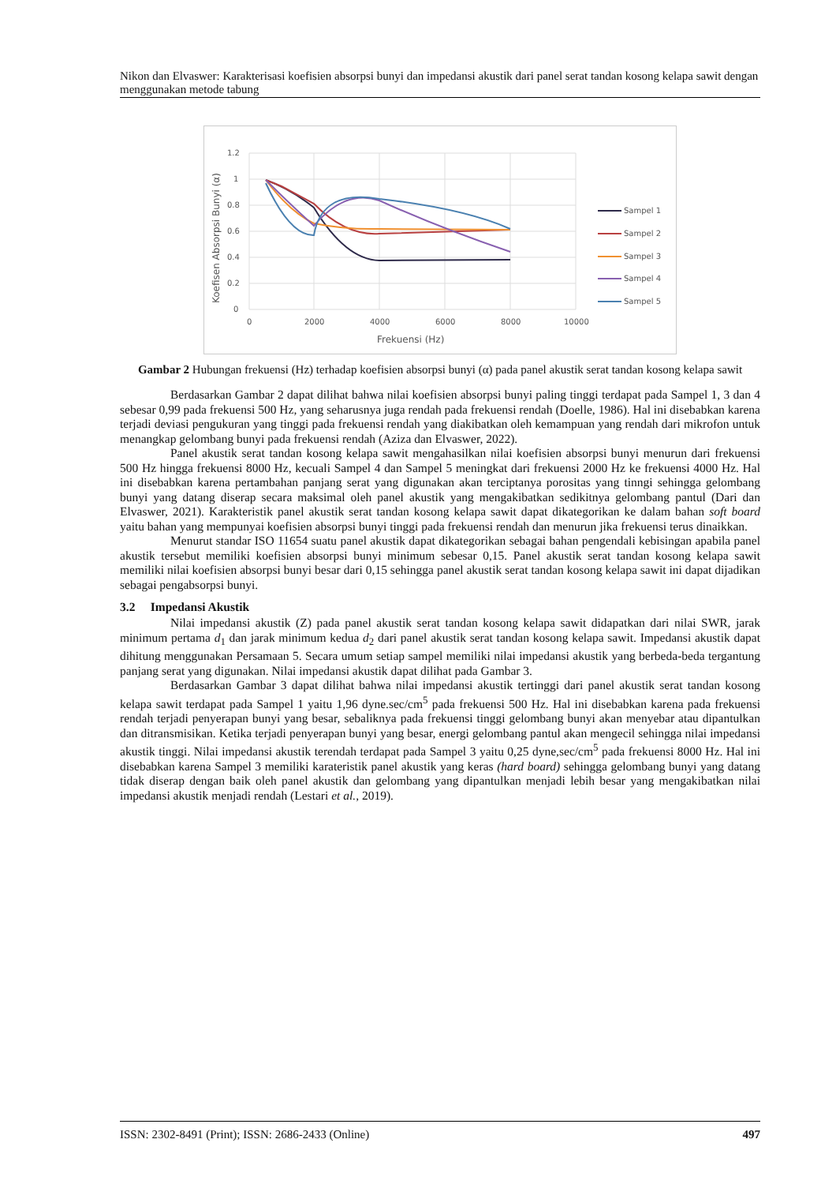Nikon dan Elvaswer: Karakterisasi koefisien absorpsi bunyi dan impedansi akustik dari panel serat tandan kosong kelapa sawit dengan menggunakan metode tabung
1.2
1
0.8
0.6
0.4
0.2
0
0
2000
4000
6000
8000
10000
Frekuensi (Hz)
Koefisen Absorpsi Bunyi (α)
Sampel 1
Sampel 2
Sampel 3
Sampel 4
Sampel 5
Gambar 2 Hubungan frekuensi (Hz) terhadap koefisien absorpsi bunyi (α) pada panel akustik serat tandan kosong kelapa sawit
Berdasarkan Gambar 2 dapat dilihat bahwa nilai koefisien absorpsi bunyi paling tinggi terdapat pada Sampel 1, 3 dan 4 sebesar 0,99 pada frekuensi 500 Hz, yang seharusnya juga rendah pada frekuensi rendah (Doelle, 1986). Hal ini disebabkan karena terjadi deviasi pengukuran yang tinggi pada frekuensi rendah yang diakibatkan oleh kemampuan yang rendah dari mikrofon untuk menangkap gelombang bunyi pada frekuensi rendah (Aziza dan Elvaswer, 2022).
Panel akustik serat tandan kosong kelapa sawit mengahasilkan nilai koefisien absorpsi bunyi menurun dari frekuensi 500 Hz hingga frekuensi 8000 Hz, kecuali Sampel 4 dan Sampel 5 meningkat dari frekuensi 2000 Hz ke frekuensi 4000 Hz. Hal ini disebabkan karena pertambahan panjang serat yang digunakan akan terciptanya porositas yang tinngi sehingga gelombang bunyi yang datang diserap secara maksimal oleh panel akustik yang mengakibatkan sedikitnya gelombang pantul (Dari dan Elvaswer, 2021). Karakteristik panel akustik serat tandan kosong kelapa sawit dapat dikategorikan ke dalam bahan soft board yaitu bahan yang mempunyai koefisien absorpsi bunyi tinggi pada frekuensi rendah dan menurun jika frekuensi terus dinaikkan.
Menurut standar ISO 11654 suatu panel akustik dapat dikategorikan sebagai bahan pengendali kebisingan apabila panel akustik tersebut memiliki koefisien absorpsi bunyi minimum sebesar 0,15. Panel akustik serat tandan kosong kelapa sawit memiliki nilai koefisien absorpsi bunyi besar dari 0,15 sehingga panel akustik serat tandan kosong kelapa sawit ini dapat dijadikan sebagai pengabsorpsi bunyi.
3.2 Impedansi Akustik
Nilai impedansi akustik (Z) pada panel akustik serat tandan kosong kelapa sawit didapatkan dari nilai SWR, jarak minimum pertama d<sub>1</sub> dan jarak minimum kedua d<sub>2</sub> dari panel akustik serat tandan kosong kelapa sawit. Impedansi akustik dapat dihitung menggunakan Persamaan 5. Secara umum setiap sampel memiliki nilai impedansi akustik yang berbeda-beda tergantung panjang serat yang digunakan. Nilai impedansi akustik dapat dilihat pada Gambar 3.
Berdasarkan Gambar 3 dapat dilihat bahwa nilai impedansi akustik tertinggi dari panel akustik serat tandan kosong kelapa sawit terdapat pada Sampel 1 yaitu 1,96 dyne.sec/cm<sup>5</sup> pada frekuensi 500 Hz. Hal ini disebabkan karena pada frekuensi rendah terjadi penyerapan bunyi yang besar, sebaliknya pada frekuensi tinggi gelombang bunyi akan menyebar atau dipantulkan dan ditransmisikan. Ketika terjadi penyerapan bunyi yang besar, energi gelombang pantul akan mengecil sehingga nilai impedansi akustik tinggi. Nilai impedansi akustik terendah terdapat pada Sampel 3 yaitu 0,25 dyne,sec/cm<sup>5</sup> pada frekuensi 8000 Hz. Hal ini disebabkan karena Sampel 3 memiliki karateristik panel akustik yang keras (hard board) sehingga gelombang bunyi yang datang tidak diserap dengan baik oleh panel akustik dan gelombang yang dipantulkan menjadi lebih besar yang mengakibatkan nilai impedansi akustik menjadi rendah (Lestari et al., 2019).
ISSN: 2302-8491 (Print); ISSN: 2686-2433 (Online) 497